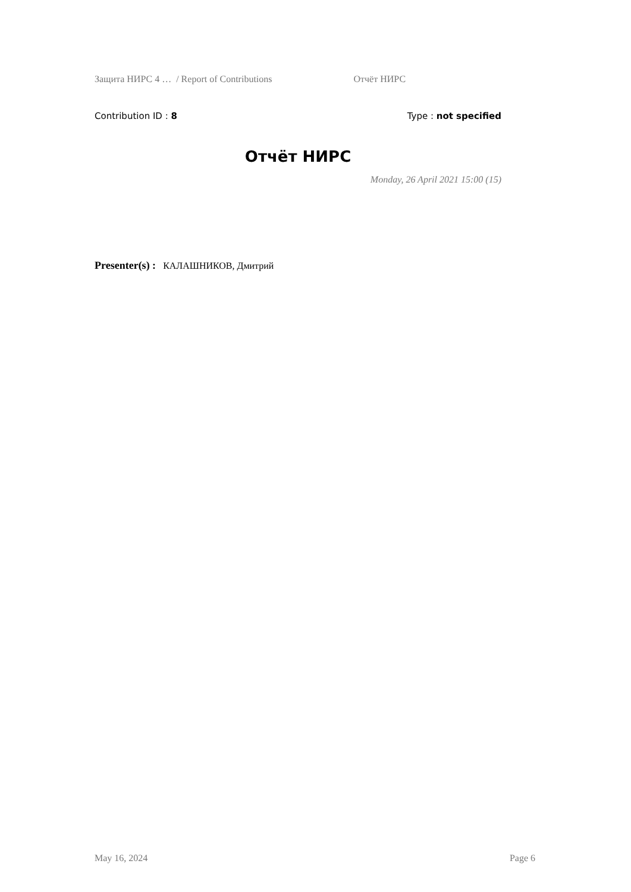Защита НИРС 4 … / Report of Contributions Отчёт НИРС
Contribution ID : 8 Type : not specified
Отчёт НИРС
Monday, 26 April 2021 15:00 (15)
Presenter(s) : КАЛАШНИКОВ, Дмитрий
May 16, 2024 Page 6